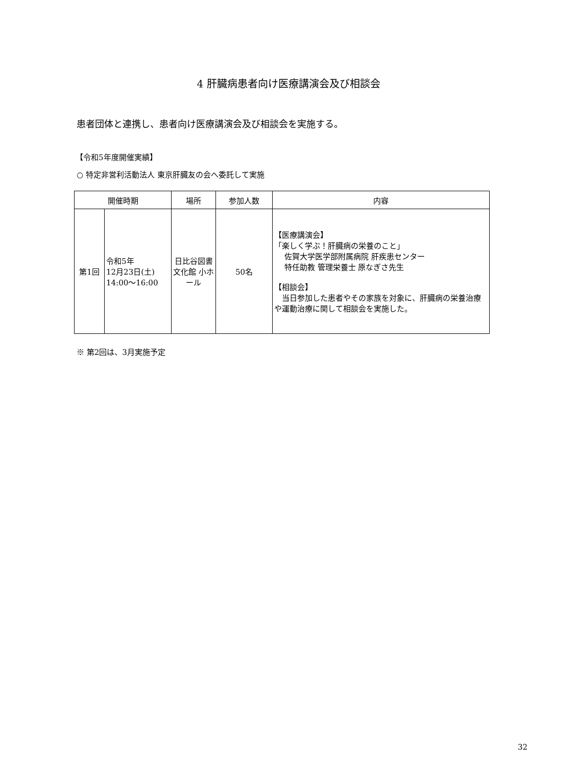4 肝臓病患者向け医療講演会及び相談会
患者団体と連携し、患者向け医療講演会及び相談会を実施する。
【令和5年度開催実績】
○ 特定非営利活動法人 東京肝臓友の会へ委託して実施
| 開催時期 | | 場所 | 参加人数 | 内容 |
| --- | --- | --- | --- | --- |
| 第1回 | 令和5年 12月23日(土) 14:00～16:00 | 日比谷図書文化館 小ホール | 50名 | 【医療講演会】 「楽しく学ぶ！肝臓病の栄養のこと」 佐賀大学医学部附属病院 肝疾患センター 特任助教 管理栄養士 原なぎさ先生 【相談会】 当日参加した患者やその家族を対象に、肝臓病の栄養治療や運動治療に関して相談会を実施した。 |
※ 第2回は、3月実施予定
32